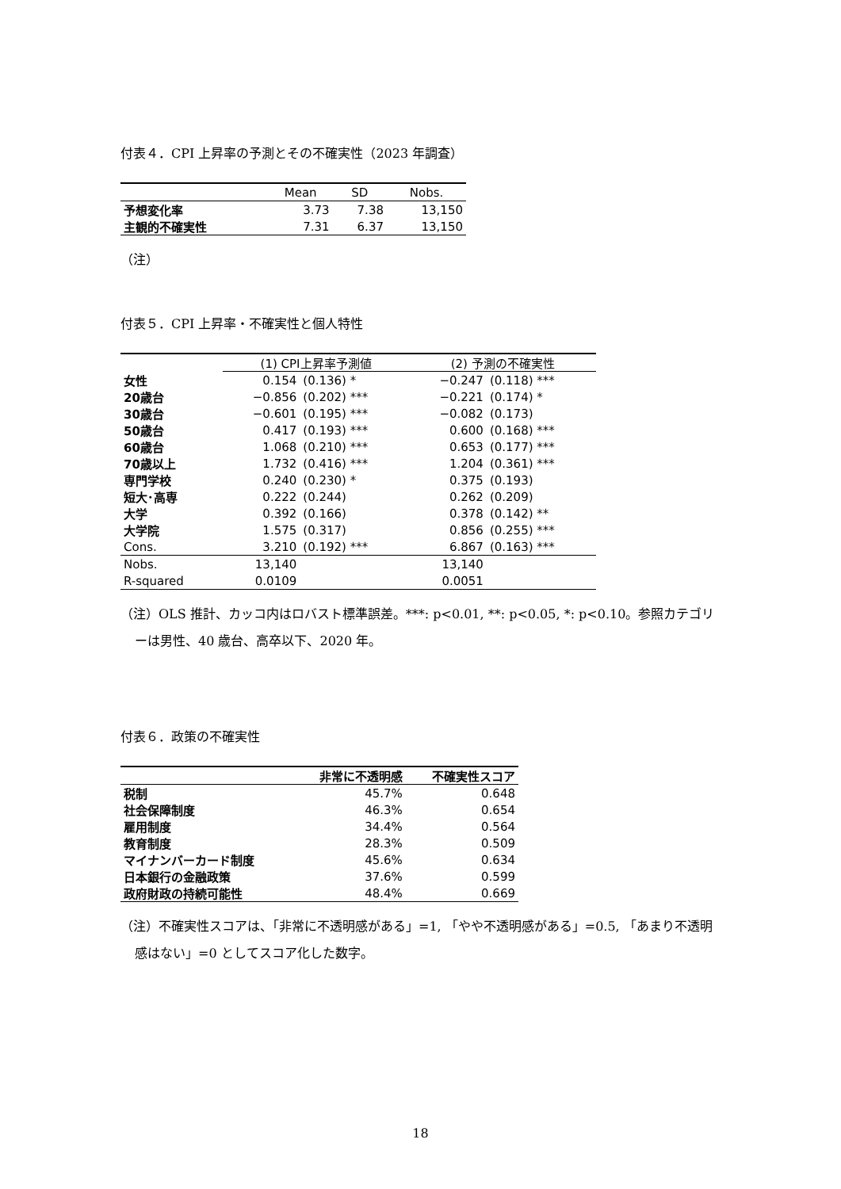付表４．CPI 上昇率の予測とその不確実性（2023 年調査）
| | Mean | SD | Nobs. |
| --- | --- | --- | --- |
| 予想変化率 | 3.73 | 7.38 | 13,150 |
| 主観的不確実性 | 7.31 | 6.37 | 13,150 |
（注）
付表５．CPI 上昇率・不確実性と個人特性
| | (1) CPI上昇率予測値 | | (2) 予測の不確実性 | |
| --- | --- | --- | --- | --- |
| 女性 | 0.154 | (0.136) * | −0.247 | (0.118) *** |
| 20歳台 | −0.856 | (0.202) *** | −0.221 | (0.174) * |
| 30歳台 | −0.601 | (0.195) *** | −0.082 | (0.173) |
| 50歳台 | 0.417 | (0.193) *** | 0.600 | (0.168) *** |
| 60歳台 | 1.068 | (0.210) *** | 0.653 | (0.177) *** |
| 70歳以上 | 1.732 | (0.416) *** | 1.204 | (0.361) *** |
| 専門学校 | 0.240 | (0.230) * | 0.375 | (0.193) |
| 短大･高専 | 0.222 | (0.244) | 0.262 | (0.209) |
| 大学 | 0.392 | (0.166) | 0.378 | (0.142) ** |
| 大学院 | 1.575 | (0.317) | 0.856 | (0.255) *** |
| Cons. | 3.210 | (0.192) *** | 6.867 | (0.163) *** |
| Nobs. | 13,140 | | 13,140 | |
| R-squared | 0.0109 | | 0.0051 | |
（注）OLS 推計、カッコ内はロバスト標準誤差。***: p<0.01, **: p<0.05, *: p<0.10。参照カテゴリーは男性、40 歳台、高卒以下、2020 年。
付表６．政策の不確実性
| | 非常に不透明感 | 不確実性スコア |
| --- | --- | --- |
| 税制 | 45.7% | 0.648 |
| 社会保障制度 | 46.3% | 0.654 |
| 雇用制度 | 34.4% | 0.564 |
| 教育制度 | 28.3% | 0.509 |
| マイナンバーカード制度 | 45.6% | 0.634 |
| 日本銀行の金融政策 | 37.6% | 0.599 |
| 政府財政の持続可能性 | 48.4% | 0.669 |
（注）不確実性スコアは、「非常に不透明感がある」=1, 「やや不透明感がある」=0.5, 「あまり不透明感はない」=0 としてスコア化した数字。
18